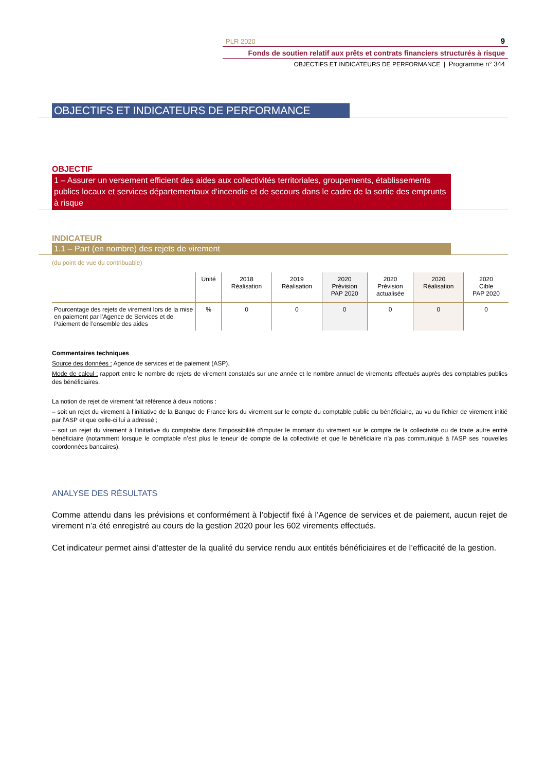PLR 2020 9
Fonds de soutien relatif aux prêts et contrats financiers structurés à risque
OBJECTIFS ET INDICATEURS DE PERFORMANCE | Programme n° 344
OBJECTIFS ET INDICATEURS DE PERFORMANCE
OBJECTIF
1 – Assurer un versement efficient des aides aux collectivités territoriales, groupements, établissements publics locaux et services départementaux d'incendie et de secours dans le cadre de la sortie des emprunts à risque
INDICATEUR
1.1 – Part (en nombre) des rejets de virement
(du point de vue du contribuable)
| | Unité | 2018 Réalisation | 2019 Réalisation | 2020 Prévision PAP 2020 | 2020 Prévision actualisée | 2020 Réalisation | 2020 Cible PAP 2020 |
| --- | --- | --- | --- | --- | --- | --- | --- |
| Pourcentage des rejets de virement lors de la mise en paiement par l’Agence de Services et de Paiement de l’ensemble des aides | % | 0 | 0 | 0 | 0 | 0 | 0 |
Commentaires techniques
Source des données : Agence de services et de paiement (ASP).
Mode de calcul : rapport entre le nombre de rejets de virement constatés sur une année et le nombre annuel de virements effectués auprès des comptables publics des bénéficiaires.
La notion de rejet de virement fait référence à deux notions :
– soit un rejet du virement à l’initiative de la Banque de France lors du virement sur le compte du comptable public du bénéficiaire, au vu du fichier de virement initié par l’ASP et que celle-ci lui a adressé ;
– soit un rejet du virement à l’initiative du comptable dans l’impossibilité d’imputer le montant du virement sur le compte de la collectivité ou de toute autre entité bénéficiaire (notamment lorsque le comptable n’est plus le teneur de compte de la collectivité et que le bénéficiaire n’a pas communiqué à l'ASP ses nouvelles coordonnées bancaires).
ANALYSE DES RÉSULTATS
Comme attendu dans les prévisions et conformément à l’objectif fixé à l’Agence de services et de paiement, aucun rejet de virement n’a été enregistré au cours de la gestion 2020 pour les 602 virements effectués.
Cet indicateur permet ainsi d’attester de la qualité du service rendu aux entités bénéficiaires et de l’efficacité de la gestion.